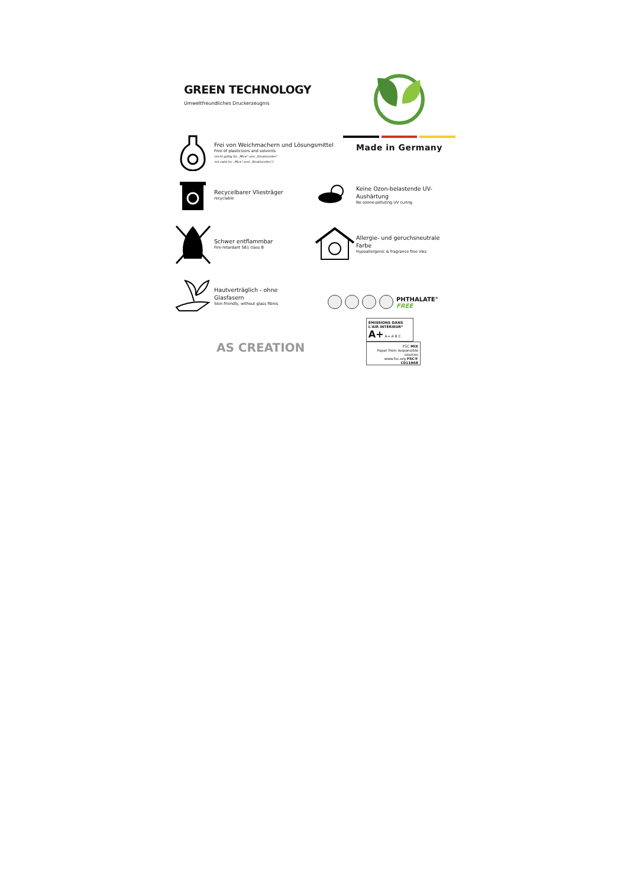GREEN TECHNOLOGY
Umweltfreundliches Druckerzeugnis
Made in Germany
Frei von Weichmachern und Lösungsmittel
Free of plasticizers and solvents
(nicht gültig für „Mica“ und „Strukturvlies“
not valid for „Mica“ and „Strukturvlies“)
Recycelbarer Vliesträger
recyclable
Keine Ozon-belastende UV-Aushärtung
No ozone-polluting UV curing
Schwer entflammbar
Fire-retardant SB1 class B
Allergie- und geruchsneutrale Farbe
Hypoallergenic & fragrance free inks
Hautverträglich - ohne Glasfasern
Skin-friendly, without glass fibres
PHTHALATE<sup>®</sup>
FREE
AS CREATION
ÉMISSIONS DANS L'AIR INTÉRIEUR*
A+ A+ A B C
FSC MIX
Paper from responsible sources
www.fsc.org FSC® C011968